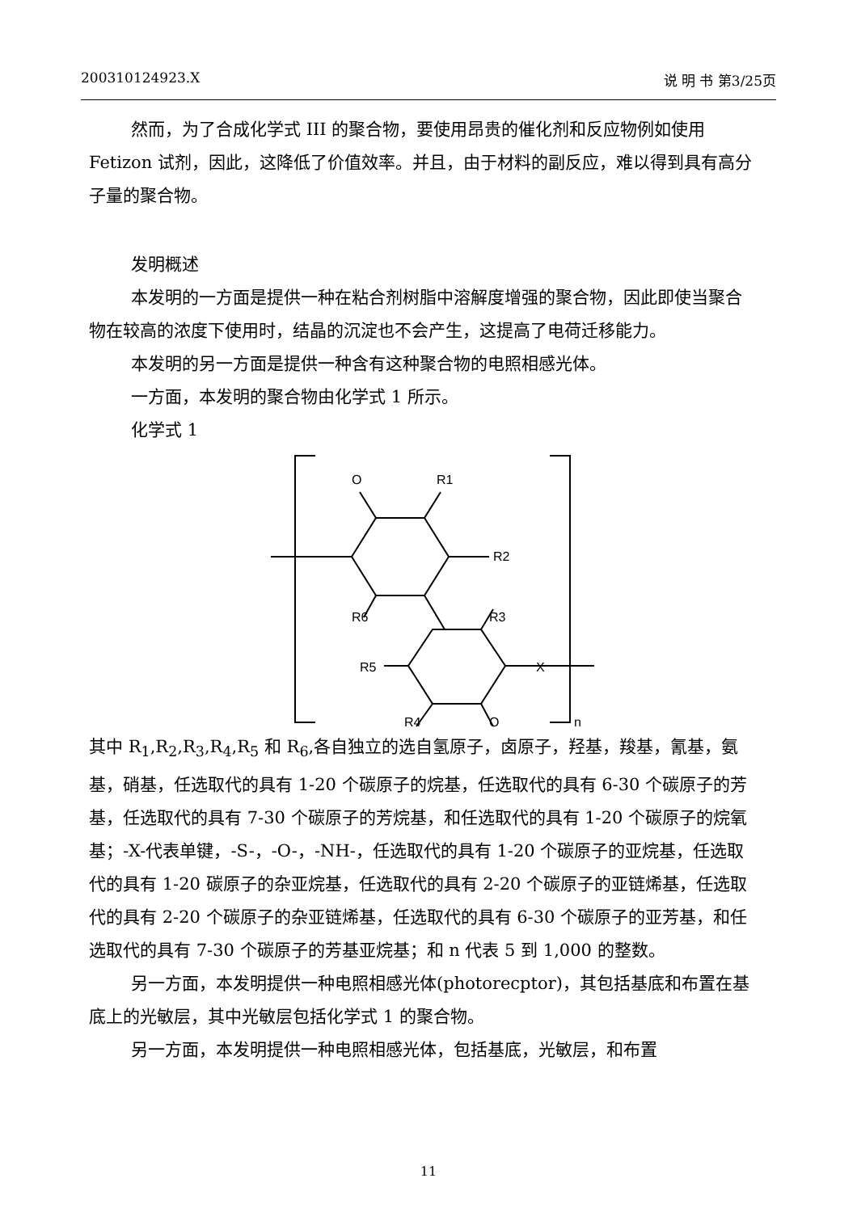200310124923.X 说 明 书 第3/25页
然而，为了合成化学式 III 的聚合物，要使用昂贵的催化剂和反应物例如使用 Fetizon 试剂，因此，这降低了价值效率。并且，由于材料的副反应，难以得到具有高分子量的聚合物。
发明概述
本发明的一方面是提供一种在粘合剂树脂中溶解度增强的聚合物，因此即使当聚合物在较高的浓度下使用时，结晶的沉淀也不会产生，这提高了电荷迁移能力。
本发明的另一方面是提供一种含有这种聚合物的电照相感光体。
一方面，本发明的聚合物由化学式 1 所示。
化学式 1
O
R1
R2
R6
R3
R5
X
R4
O
n
其中 R<sub>1</sub>,R<sub>2</sub>,R<sub>3</sub>,R<sub>4</sub>,R<sub>5</sub> 和 R<sub>6</sub>,各自独立的选自氢原子，卤原子，羟基，羧基，氰基，氨基，硝基，任选取代的具有 1-20 个碳原子的烷基，任选取代的具有 6-30 个碳原子的芳基，任选取代的具有 7-30 个碳原子的芳烷基，和任选取代的具有 1-20 个碳原子的烷氧基；-X-代表单键，-S-，-O-，-NH-，任选取代的具有 1-20 个碳原子的亚烷基，任选取代的具有 1-20 碳原子的杂亚烷基，任选取代的具有 2-20 个碳原子的亚链烯基，任选取代的具有 2-20 个碳原子的杂亚链烯基，任选取代的具有 6-30 个碳原子的亚芳基，和任选取代的具有 7-30 个碳原子的芳基亚烷基；和 n 代表 5 到 1,000 的整数。
另一方面，本发明提供一种电照相感光体(photorecptor)，其包括基底和布置在基底上的光敏层，其中光敏层包括化学式 1 的聚合物。
另一方面，本发明提供一种电照相感光体，包括基底，光敏层，和布置
11